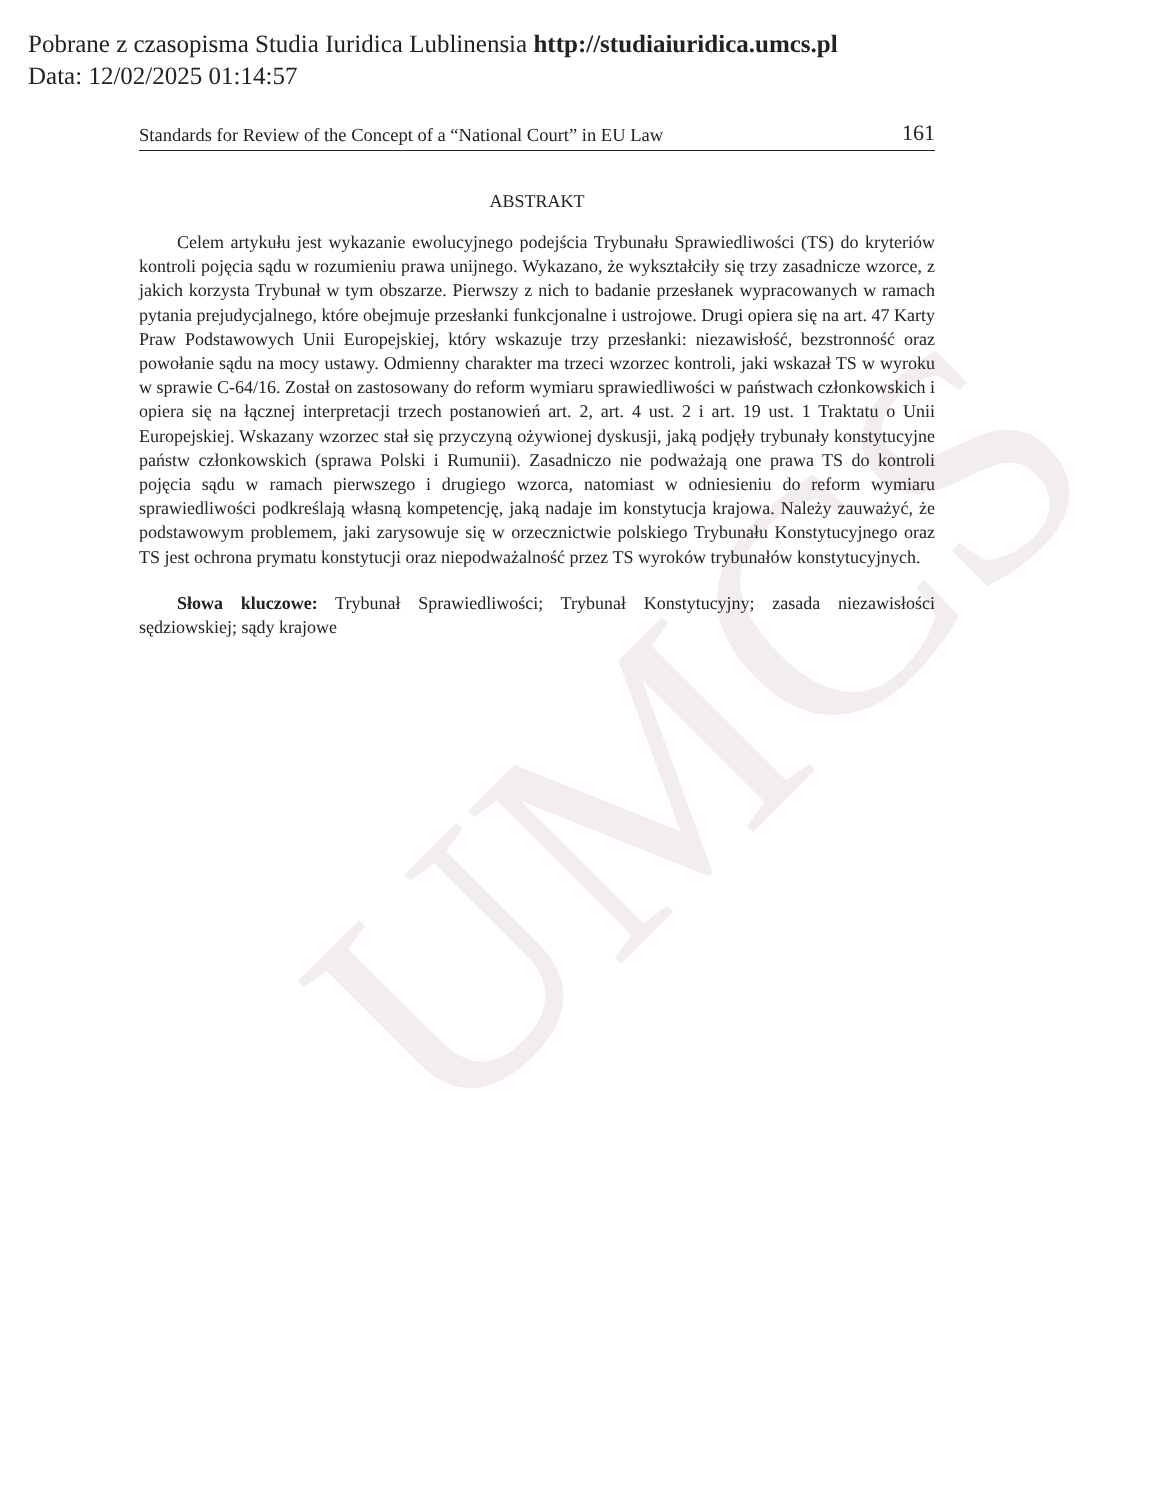UMCS
Pobrane z czasopisma Studia Iuridica Lublinensia http://studiaiuridica.umcs.pl
Data: 12/02/2025 01:14:57
Standards for Review of the Concept of a “National Court” in EU Law 161
ABSTRAKT
Celem artykułu jest wykazanie ewolucyjnego podejścia Trybunału Sprawiedliwości (TS) do kryteriów kontroli pojęcia sądu w rozumieniu prawa unijnego. Wykazano, że wykształciły się trzy zasadnicze wzorce, z jakich korzysta Trybunał w tym obszarze. Pierwszy z nich to badanie przesłanek wypracowanych w ramach pytania prejudycjalnego, które obejmuje przesłanki funkcjonalne i ustrojowe. Drugi opiera się na art. 47 Karty Praw Podstawowych Unii Europejskiej, który wskazuje trzy przesłanki: niezawisłość, bezstronność oraz powołanie sądu na mocy ustawy. Odmienny charakter ma trzeci wzorzec kontroli, jaki wskazał TS w wyroku w sprawie C-64/16. Został on zastosowany do reform wymiaru sprawiedliwości w państwach członkowskich i opiera się na łącznej interpretacji trzech postanowień art. 2, art. 4 ust. 2 i art. 19 ust. 1 Traktatu o Unii Europejskiej. Wskazany wzorzec stał się przyczyną ożywionej dyskusji, jaką podjęły trybunały konstytucyjne państw członkowskich (sprawa Polski i Rumunii). Zasadniczo nie podważają one prawa TS do kontroli pojęcia sądu w ramach pierwszego i drugiego wzorca, natomiast w odniesieniu do reform wymiaru sprawiedliwości podkreślają własną kompetencję, jaką nadaje im konstytucja krajowa. Należy zauważyć, że podstawowym problemem, jaki zarysowuje się w orzecznictwie polskiego Trybunału Konstytucyjnego oraz TS jest ochrona prymatu konstytucji oraz niepodważalność przez TS wyroków trybunałów konstytucyjnych.
Słowa kluczowe: Trybunał Sprawiedliwości; Trybunał Konstytucyjny; zasada niezawisłości sędziowskiej; sądy krajowe